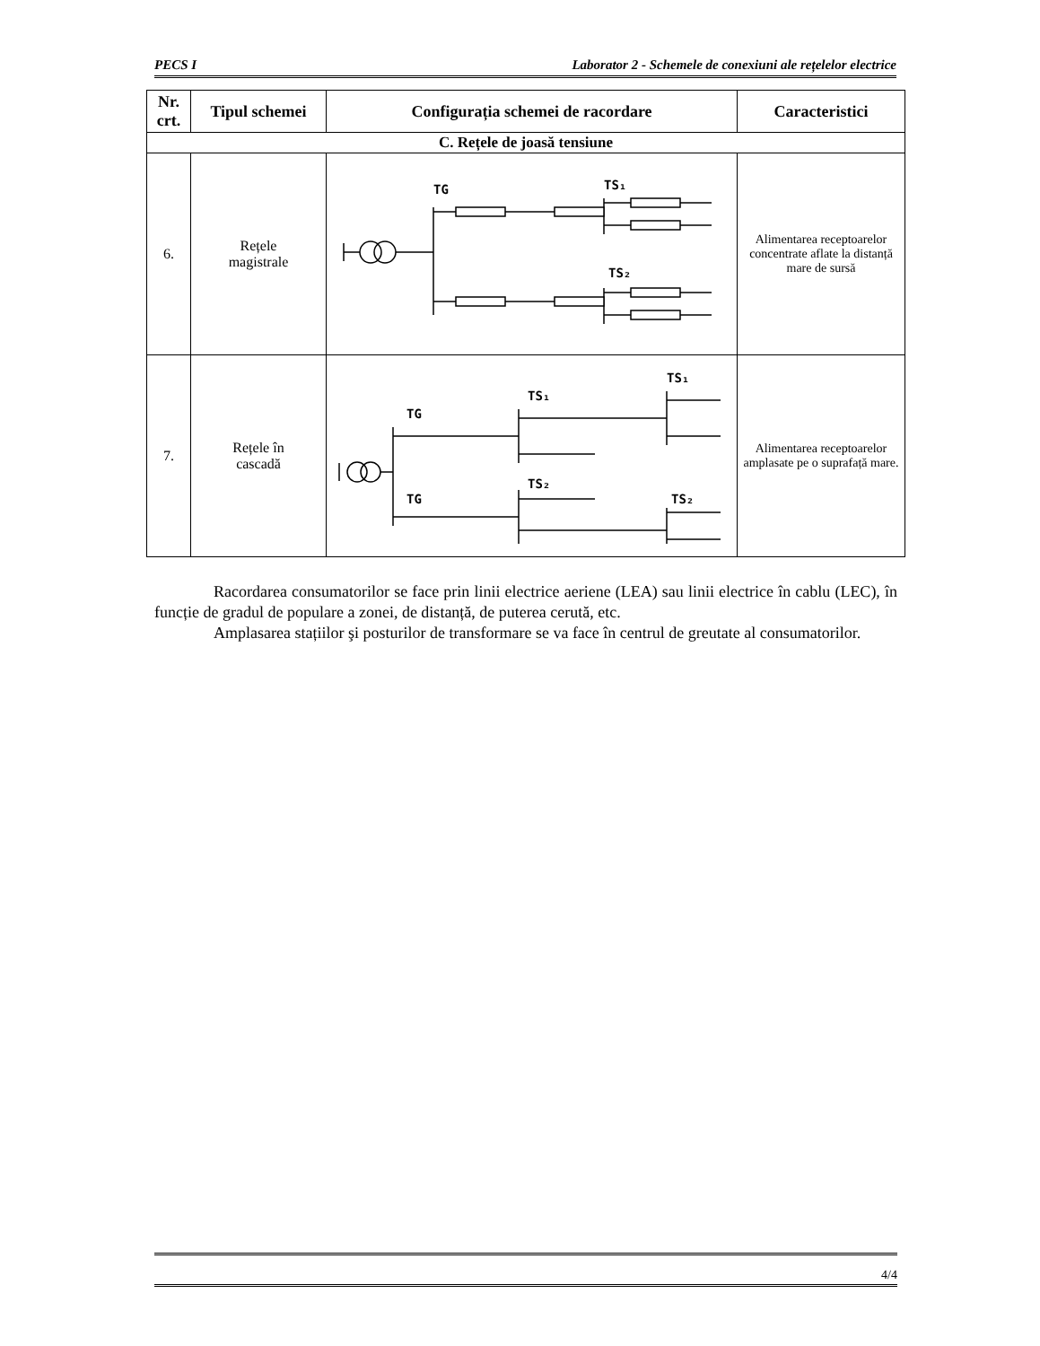PECS I Laborator 2 - Schemele de conexiuni ale rețelelor electrice
| Nr. crt. | Tipul schemei | Configurația schemei de racordare | Caracteristici |
| --- | --- | --- | --- |
| C. Rețele de joasă tensiune | | | |
| 6. | Rețele magistrale | TG TS₁ TS₂ | Alimentarea receptoarelor concentrate aflate la distanță mare de sursă |
| 7. | Rețele în cascadă | TG TS₁ TS₁ TG TS₂ TS₂ | Alimentarea receptoarelor amplasate pe o suprafață mare. |
Racordarea consumatorilor se face prin linii electrice aeriene (LEA) sau linii electrice în cablu (LEC), în funcție de gradul de populare a zonei, de distanță, de puterea cerută, etc.
Amplasarea stațiilor şi posturilor de transformare se va face în centrul de greutate al consumatorilor.
4/4